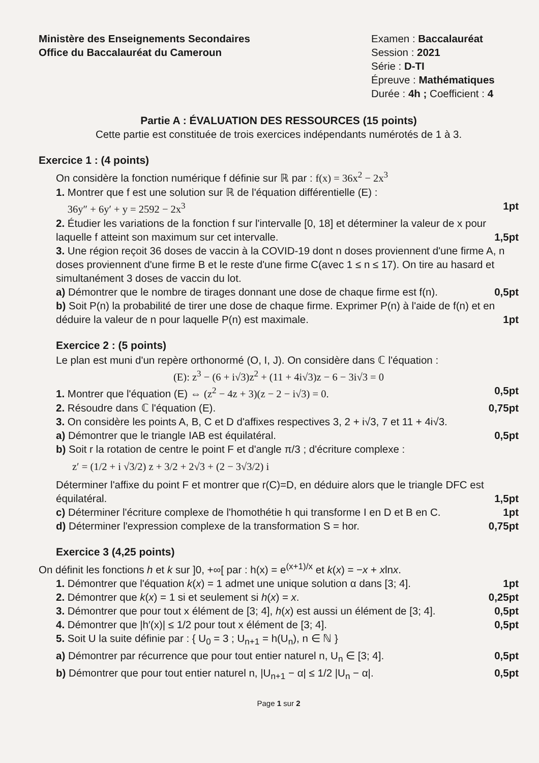Ministère des Enseignements Secondaires
Office du Baccalauréat du Cameroun
Examen : Baccalauréat
Session : 2021
Série : D-TI
Épreuve : Mathématiques
Durée : 4h ; Coefficient : 4
Partie A : ÉVALUATION DES RESSOURCES (15 points)
Cette partie est constituée de trois exercices indépendants numérotés de 1 à 3.
Exercice 1 : (4 points)
On considère la fonction numérique f définie sur ℝ par : f(x) = 36x<sup>2</sup> − 2x<sup>3</sup>
1. Montrer que f est une solution sur ℝ de l'équation différentielle (E) :
36y″ + 6y′ + y = 2592 − 2x<sup>3</sup>
1pt
2. Étudier les variations de la fonction f sur l'intervalle [0, 18] et déterminer la valeur de x pour laquelle f atteint son maximum sur cet intervalle.
1,5pt
3. Une région reçoit 36 doses de vaccin à la COVID-19 dont n doses proviennent d'une firme A, n doses proviennent d'une firme B et le reste d'une firme C(avec 1 ≤ n ≤ 17). On tire au hasard et simultanément 3 doses de vaccin du lot.
a) Démontrer que le nombre de tirages donnant une dose de chaque firme est f(n). 0,5pt
b) Soit P(n) la probabilité de tirer une dose de chaque firme. Exprimer P(n) à l'aide de f(n) et en déduire la valeur de n pour laquelle P(n) est maximale.
1pt
Exercice 2 : (5 points)
Le plan est muni d'un repère orthonormé (O, I, J). On considère dans ℂ l'équation :
(E): z<sup>3</sup> − (6 + i√3)z<sup>2</sup> + (11 + 4i√3)z − 6 − 3i√3 = 0
1. Montrer que l'équation (E) ⇔ (z<sup>2</sup> − 4z + 3)(z − 2 − i√3) = 0. 0,5pt
2. Résoudre dans ℂ l'équation (E). 0,75pt
3. On considère les points A, B, C et D d'affixes respectives 3, 2 + i√3, 7 et 11 + 4i√3.
a) Démontrer que le triangle IAB est équilatéral. 0,5pt
b) Soit r la rotation de centre le point F et d'angle π/3 ; d'écriture complexe :
z′ = (1/2 + i √3/2) z + 3/2 + 2√3 + (2 − 3√3/2) i
Déterminer l'affixe du point F et montrer que r(C)=D, en déduire alors que le triangle DFC est équilatéral.
1,5pt
c) Déterminer l'écriture complexe de l'homothétie h qui transforme I en D et B en C. 1pt
d) Déterminer l'expression complexe de la transformation S = hor. 0,75pt
Exercice 3 (4,25 points)
On définit les fonctions h et k sur ]0, +∞[ par : h(x) = e<sup>(x+1)/x</sup> et k(x) = −x + xlnx.
1. Démontrer que l'équation k(x) = 1 admet une unique solution α dans [3; 4]. 1pt
2. Démontrer que k(x) = 1 si et seulement si h(x) = x. 0,25pt
3. Démontrer que pour tout x élément de [3; 4], h(x) est aussi un élément de [3; 4]. 0,5pt
4. Démontrer que |h′(x)| ≤ 1/2 pour tout x élément de [3; 4]. 0,5pt
5. Soit U la suite définie par : { U<sub>0</sub> = 3 ; U<sub>n+1</sub> = h(U<sub>n</sub>), n ∈ ℕ }
a) Démontrer par récurrence que pour tout entier naturel n, U<sub>n</sub> ∈ [3; 4]. 0,5pt
b) Démontrer que pour tout entier naturel n, |U<sub>n+1</sub> − α| ≤ 1/2 |U<sub>n</sub> − α|. 0,5pt
Page 1 sur 2